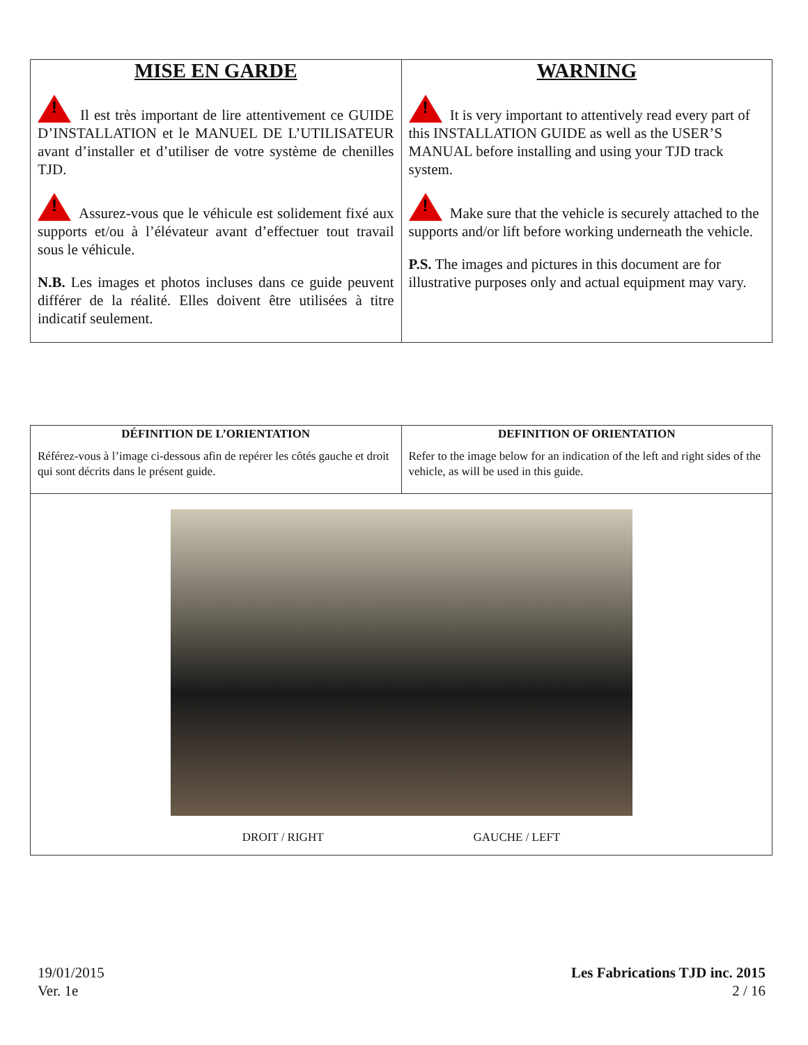| MISE EN GARDE ! Il est très important de lire attentivement ce GUIDE D’INSTALLATION et le MANUEL DE L’UTILISATEUR avant d’installer et d’utiliser de votre système de chenilles TJD. ! Assurez-vous que le véhicule est solidement fixé aux supports et/ou à l’élévateur avant d’effectuer tout travail sous le véhicule. N.B. Les images et photos incluses dans ce guide peuvent différer de la réalité. Elles doivent être utilisées à titre indicatif seulement. | WARNING ! It is very important to attentively read every part of this INSTALLATION GUIDE as well as the USER’S MANUAL before installing and using your TJD track system. ! Make sure that the vehicle is securely attached to the supports and/or lift before working underneath the vehicle. P.S. The images and pictures in this document are for illustrative purposes only and actual equipment may vary. |
| DÉFINITION DE L’ORIENTATION Référez-vous à l’image ci-dessous afin de repérer les côtés gauche et droit qui sont décrits dans le présent guide. | DEFINITION OF ORIENTATION Refer to the image below for an indication of the left and right sides of the vehicle, as will be used in this guide. |
| DROIT / RIGHT GAUCHE / LEFT | |
19/01/2015
Ver. 1e
Les Fabrications TJD inc. 2015
2 / 16